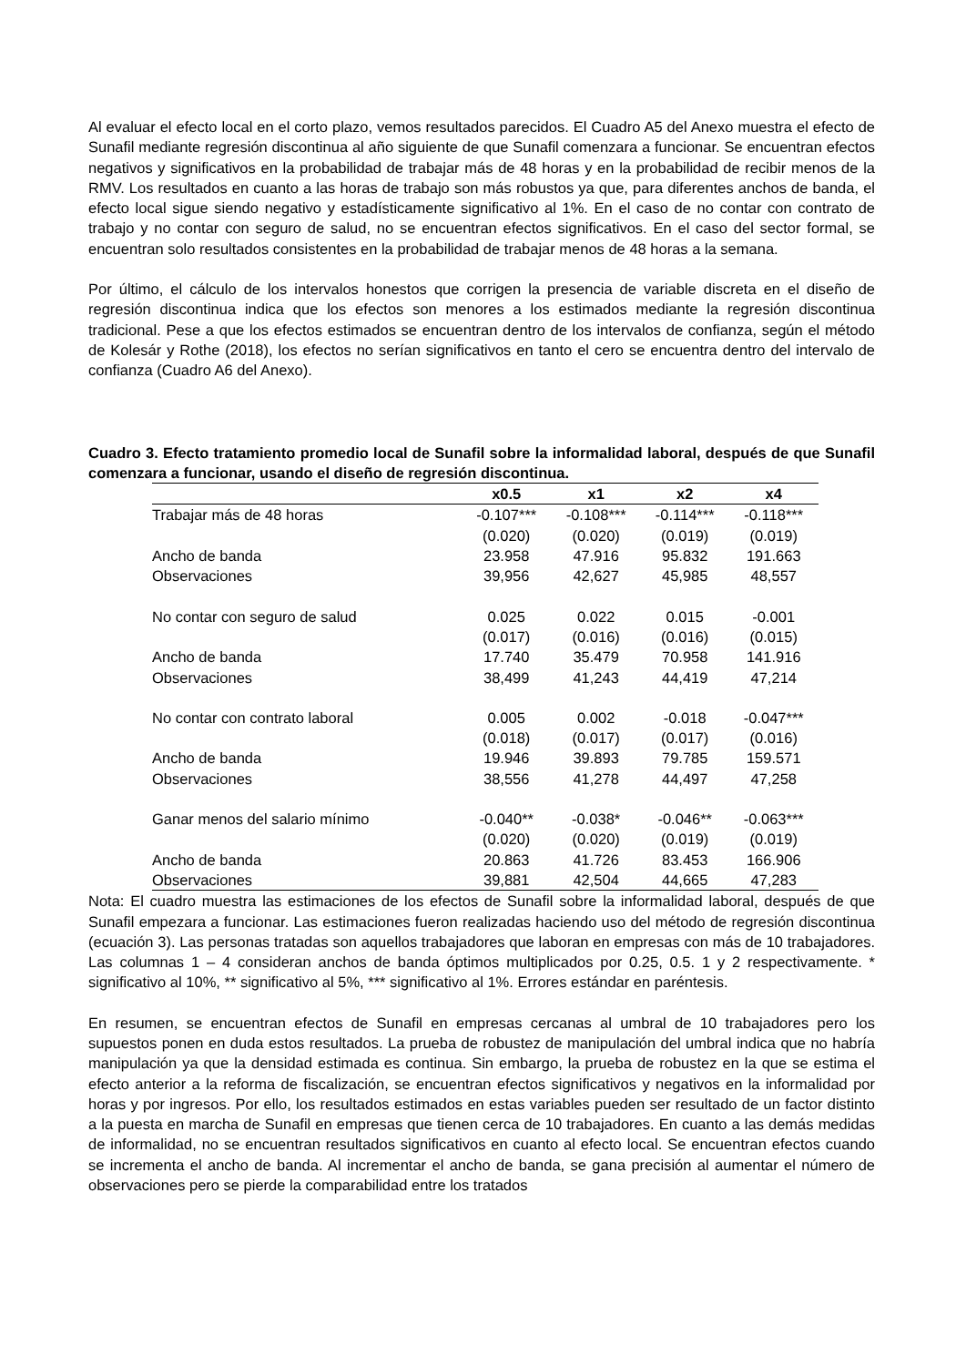Al evaluar el efecto local en el corto plazo, vemos resultados parecidos. El Cuadro A5 del Anexo muestra el efecto de Sunafil mediante regresión discontinua al año siguiente de que Sunafil comenzara a funcionar. Se encuentran efectos negativos y significativos en la probabilidad de trabajar más de 48 horas y en la probabilidad de recibir menos de la RMV. Los resultados en cuanto a las horas de trabajo son más robustos ya que, para diferentes anchos de banda, el efecto local sigue siendo negativo y estadísticamente significativo al 1%. En el caso de no contar con contrato de trabajo y no contar con seguro de salud, no se encuentran efectos significativos. En el caso del sector formal, se encuentran solo resultados consistentes en la probabilidad de trabajar menos de 48 horas a la semana.
Por último, el cálculo de los intervalos honestos que corrigen la presencia de variable discreta en el diseño de regresión discontinua indica que los efectos son menores a los estimados mediante la regresión discontinua tradicional. Pese a que los efectos estimados se encuentran dentro de los intervalos de confianza, según el método de Kolesár y Rothe (2018), los efectos no serían significativos en tanto el cero se encuentra dentro del intervalo de confianza (Cuadro A6 del Anexo).
Cuadro 3. Efecto tratamiento promedio local de Sunafil sobre la informalidad laboral, después de que Sunafil comenzara a funcionar, usando el diseño de regresión discontinua.
| | x0.5 | x1 | x2 | x4 |
| --- | --- | --- | --- | --- |
| Trabajar más de 48 horas | -0.107*** | -0.108*** | -0.114*** | -0.118*** |
| | (0.020) | (0.020) | (0.019) | (0.019) |
| Ancho de banda | 23.958 | 47.916 | 95.832 | 191.663 |
| Observaciones | 39,956 | 42,627 | 45,985 | 48,557 |
| No contar con seguro de salud | 0.025 | 0.022 | 0.015 | -0.001 |
| | (0.017) | (0.016) | (0.016) | (0.015) |
| Ancho de banda | 17.740 | 35.479 | 70.958 | 141.916 |
| Observaciones | 38,499 | 41,243 | 44,419 | 47,214 |
| No contar con contrato laboral | 0.005 | 0.002 | -0.018 | -0.047*** |
| | (0.018) | (0.017) | (0.017) | (0.016) |
| Ancho de banda | 19.946 | 39.893 | 79.785 | 159.571 |
| Observaciones | 38,556 | 41,278 | 44,497 | 47,258 |
| Ganar menos del salario mínimo | -0.040** | -0.038* | -0.046** | -0.063*** |
| | (0.020) | (0.020) | (0.019) | (0.019) |
| Ancho de banda | 20.863 | 41.726 | 83.453 | 166.906 |
| Observaciones | 39,881 | 42,504 | 44,665 | 47,283 |
Nota: El cuadro muestra las estimaciones de los efectos de Sunafil sobre la informalidad laboral, después de que Sunafil empezara a funcionar. Las estimaciones fueron realizadas haciendo uso del método de regresión discontinua (ecuación 3). Las personas tratadas son aquellos trabajadores que laboran en empresas con más de 10 trabajadores. Las columnas 1 – 4 consideran anchos de banda óptimos multiplicados por 0.25, 0.5. 1 y 2 respectivamente. * significativo al 10%, ** significativo al 5%, *** significativo al 1%. Errores estándar en paréntesis.
En resumen, se encuentran efectos de Sunafil en empresas cercanas al umbral de 10 trabajadores pero los supuestos ponen en duda estos resultados. La prueba de robustez de manipulación del umbral indica que no habría manipulación ya que la densidad estimada es continua. Sin embargo, la prueba de robustez en la que se estima el efecto anterior a la reforma de fiscalización, se encuentran efectos significativos y negativos en la informalidad por horas y por ingresos. Por ello, los resultados estimados en estas variables pueden ser resultado de un factor distinto a la puesta en marcha de Sunafil en empresas que tienen cerca de 10 trabajadores. En cuanto a las demás medidas de informalidad, no se encuentran resultados significativos en cuanto al efecto local. Se encuentran efectos cuando se incrementa el ancho de banda. Al incrementar el ancho de banda, se gana precisión al aumentar el número de observaciones pero se pierde la comparabilidad entre los tratados